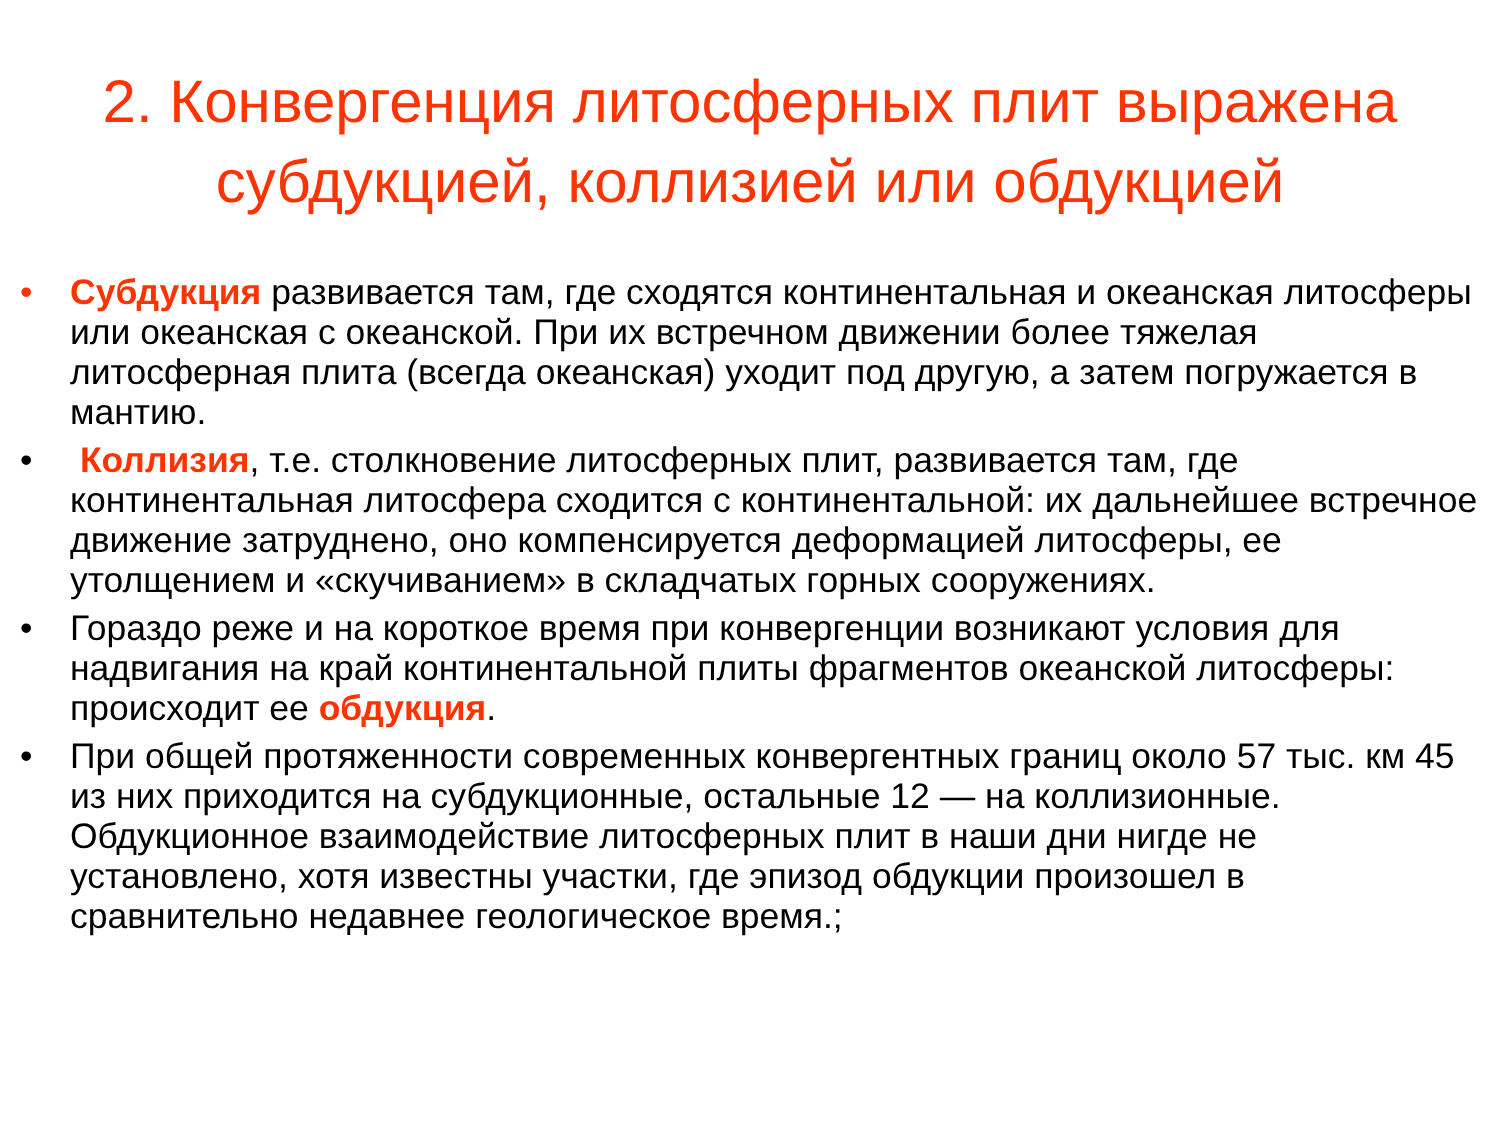2. Конвергенция литосферных плит выражена
субдукцией, коллизией или обдукцией
• Субдукция развивается там, где сходятся континентальная и океанская литосферы или океанская с океанской. При их встречном движении более тяжелая литосферная плита (всегда океанская) уходит под другую, а затем погружается в мантию.
• Коллизия, т.е. столкновение литосферных плит, развивается там, где континентальная литосфера сходится с континентальной: их дальнейшее встречное движение затруднено, оно компенсируется деформацией литосферы, ее утолщением и «скучиванием» в складчатых горных сооружениях.
• Гораздо реже и на короткое время при конвергенции возникают условия для надвигания на край континентальной плиты фрагментов океанской литосферы: происходит ее обдукция.
• При общей протяженности современных конвергентных границ около 57 тыс. км 45 из них приходится на субдукционные, остальные 12 — на коллизионные. Обдукционное взаимодействие литосферных плит в наши дни нигде не установлено, хотя известны участки, где эпизод обдукции произошел в сравнительно недавнее геологическое время.;